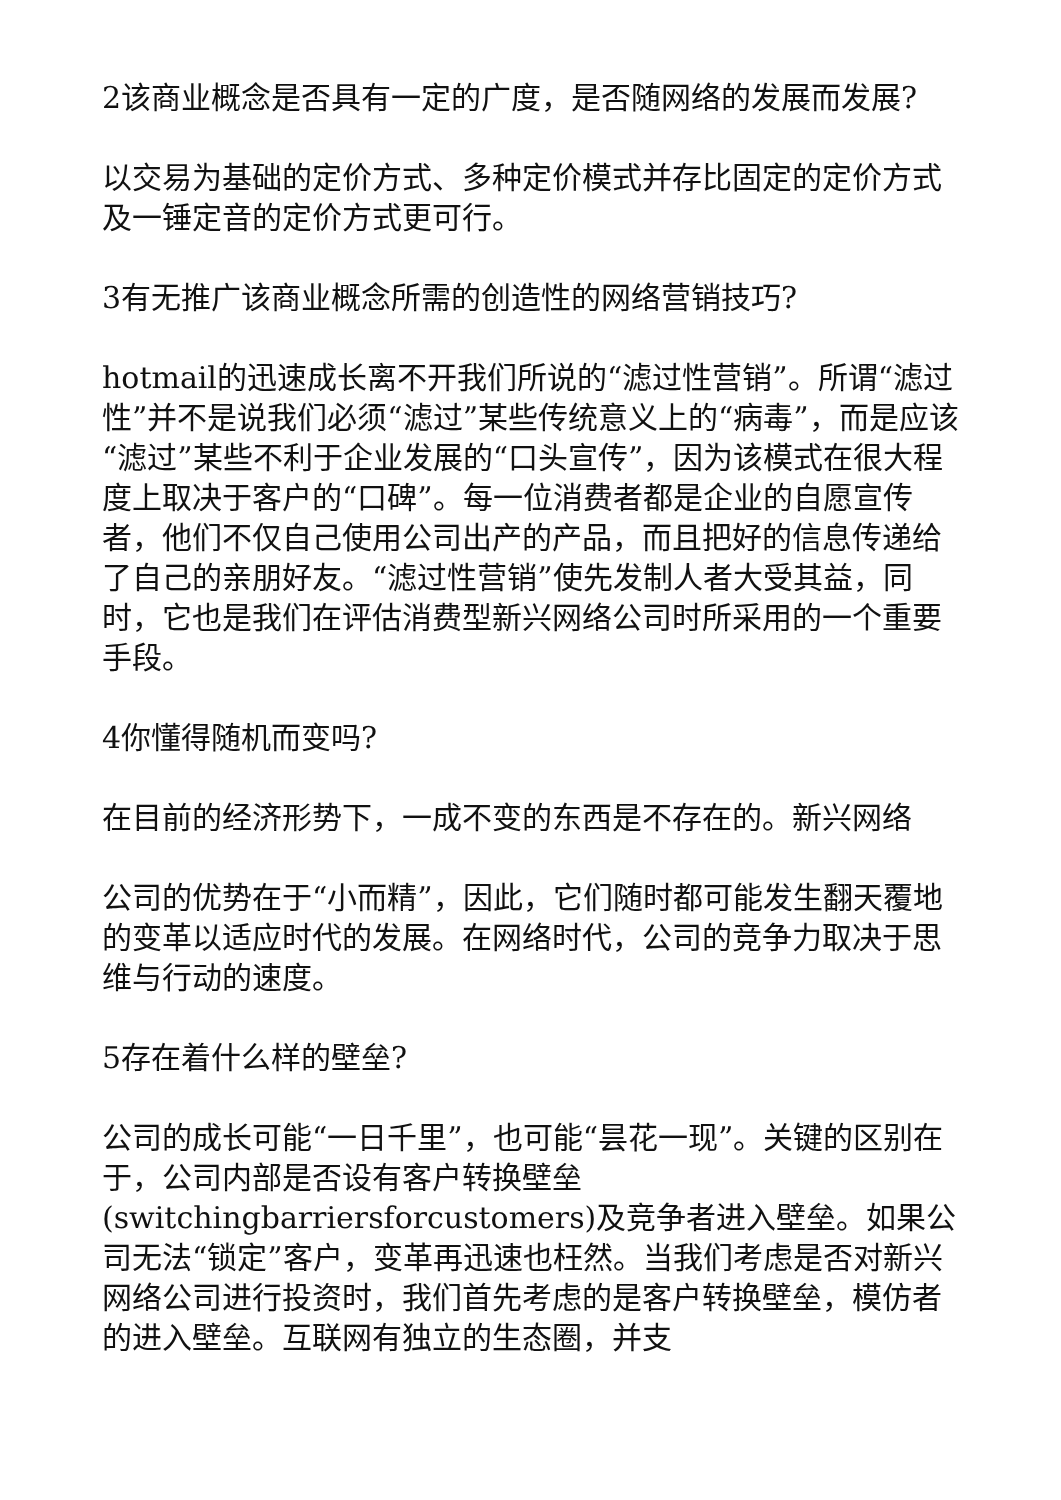2该商业概念是否具有一定的广度，是否随网络的发展而发展?
以交易为基础的定价方式、多种定价模式并存比固定的定价方式及一锤定音的定价方式更可行。
3有无推广该商业概念所需的创造性的网络营销技巧?
hotmail的迅速成长离不开我们所说的“滤过性营销”。所谓“滤过性”并不是说我们必须“滤过”某些传统意义上的“病毒”，而是应该“滤过”某些不利于企业发展的“口头宣传”，因为该模式在很大程度上取决于客户的“口碑”。每一位消费者都是企业的自愿宣传者，他们不仅自己使用公司出产的产品，而且把好的信息传递给了自己的亲朋好友。“滤过性营销”使先发制人者大受其益，同时，它也是我们在评估消费型新兴网络公司时所采用的一个重要手段。
4你懂得随机而变吗?
在目前的经济形势下，一成不变的东西是不存在的。新兴网络
公司的优势在于“小而精”，因此，它们随时都可能发生翻天覆地的变革以适应时代的发展。在网络时代，公司的竞争力取决于思维与行动的速度。
5存在着什么样的壁垒?
公司的成长可能“一日千里”，也可能“昙花一现”。关键的区别在于，公司内部是否设有客户转换壁垒(switchingbarriersforcustomers)及竞争者进入壁垒。如果公司无法“锁定”客户，变革再迅速也枉然。当我们考虑是否对新兴网络公司进行投资时，我们首先考虑的是客户转换壁垒，模仿者的进入壁垒。互联网有独立的生态圈，并支